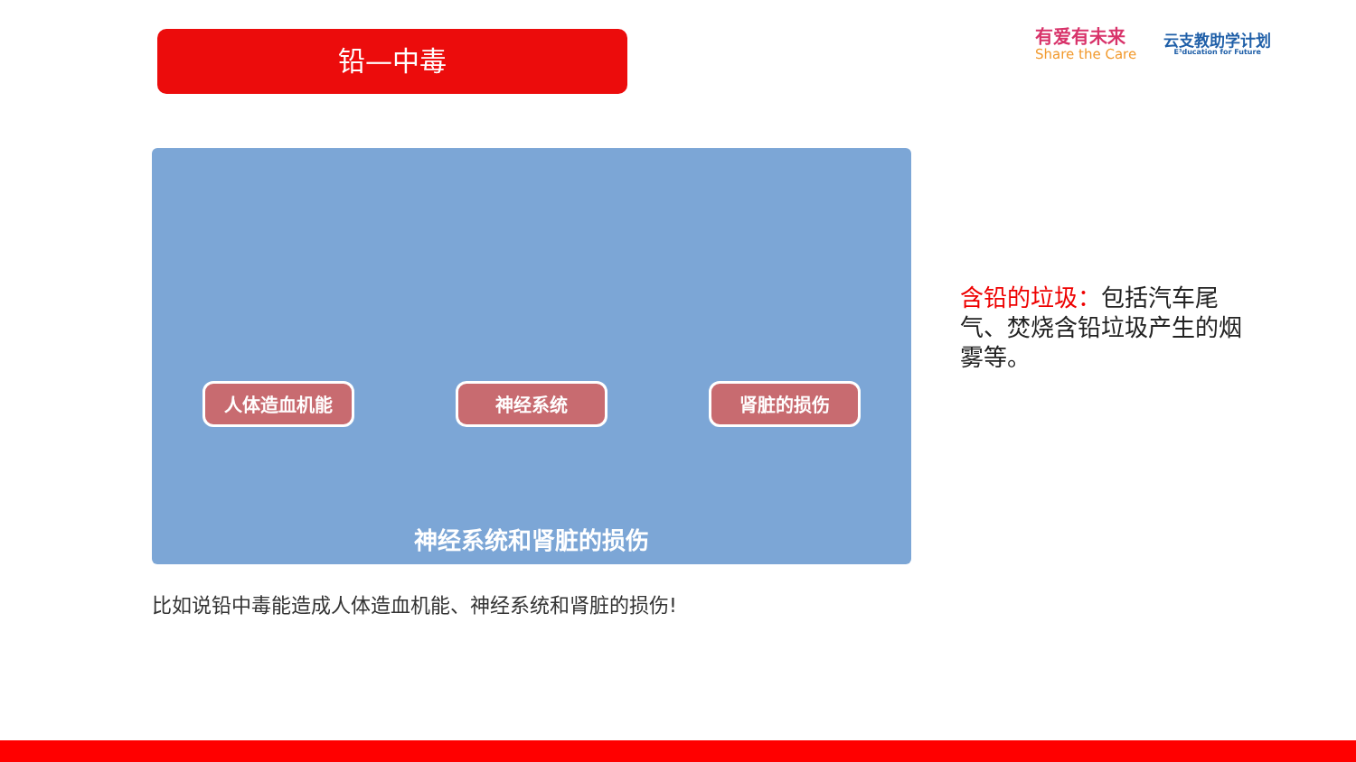铅—中毒
有爱有未来
Share the Care
云支教助学计划
E³ducation for Future
人体造血机能 神经系统 肾脏的损伤
神经系统和肾脏的损伤
比如说铅中毒能造成人体造血机能、神经系统和肾脏的损伤!
含铅的垃圾：包括汽车尾气、焚烧含铅垃圾产生的烟雾等。